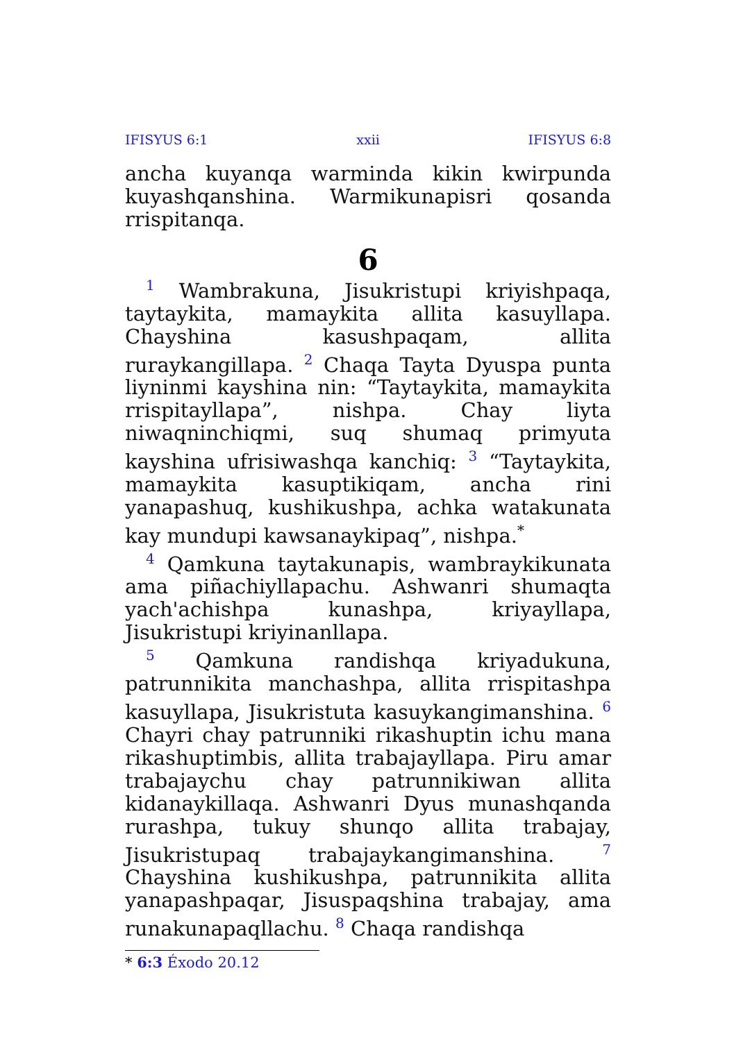IFISYUS 6:1 xxii IFISYUS 6:8
ancha kuyanqa warminda kikin kwirpunda kuyashqanshina. Warmikunapisri qosanda rrispitanqa.
6
<sup>1</sup> Wambrakuna, Jisukristupi kriyishpaqa, taytaykita, mamaykita allita kasuyllapa. Chayshina kasushpaqam, allita ruraykangillapa. <sup>2</sup> Chaqa Tayta Dyuspa punta liyninmi kayshina nin: “Taytaykita, mamaykita rrispitayllapa”, nishpa. Chay liyta niwaqninchiqmi, suq shumaq primyuta kayshina ufrisiwashqa kanchiq: <sup>3</sup> “Taytaykita, mamaykita kasuptikiqam, ancha rini yanapashuq, kushikushpa, achka watakunata kay mundupi kawsanaykipaq”, nishpa.<sup>*</sup>
<sup>4</sup> Qamkuna taytakunapis, wambraykikunata ama piñachiyllapachu. Ashwanri shumaqta yach'achishpa kunashpa, kriyayllapa, Jisukristupi kriyinanllapa.
<sup>5</sup> Qamkuna randishqa kriyadukuna, patrunnikita manchashpa, allita rrispitashpa kasuyllapa, Jisukristuta kasuykangimanshina. <sup>6</sup> Chayri chay patrunniki rikashuptin ichu mana rikashuptimbis, allita trabajayllapa. Piru amar trabajaychu chay patrunnikiwan allita kidanaykillaqa. Ashwanri Dyus munashqanda rurashpa, tukuy shunqo allita trabajay, Jisukristupaq trabajaykangimanshina. <sup>7</sup> Chayshina kushikushpa, patrunnikita allita yanapashpaqar, Jisuspaqshina trabajay, ama runakunapaqllachu. <sup>8</sup> Chaqa randishqa
* 6:3 Éxodo 20.12